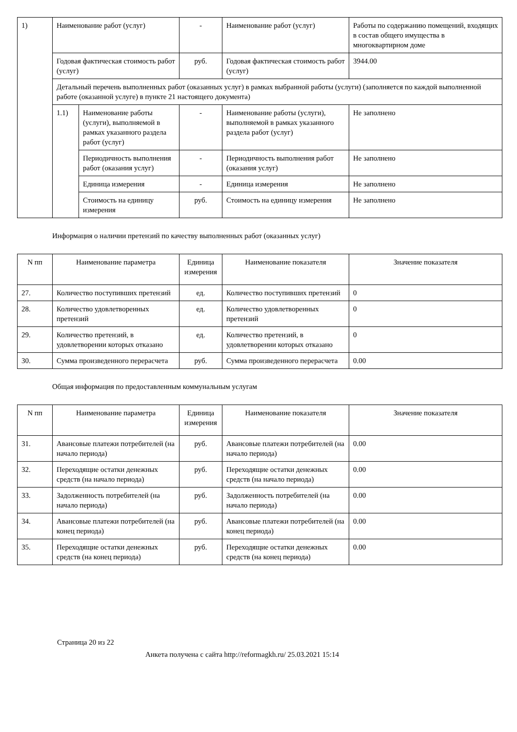| 1) | Наименование работ (услуг) | | - | Наименование работ (услуг) | Работы по содержанию помещений, входящих в состав общего имущества в многоквартирном доме |
| | Годовая фактическая стоимость работ (услуг) | | руб. | Годовая фактическая стоимость работ (услуг) | 3944.00 |
| | Детальный перечень выполненных работ (оказанных услуг) в рамках выбранной работы (услуги) (заполняется по каждой выполненной работе (оказанной услуге) в пункте 21 настоящего документа) | | | | |
| | 1.1) | Наименование работы (услуги), выполняемой в рамках указанного раздела работ (услуг) | - | Наименование работы (услуги), выполняемой в рамках указанного раздела работ (услуг) | Не заполнено |
| | | Периодичность выполнения работ (оказания услуг) | - | Периодичность выполнения работ (оказания услуг) | Не заполнено |
| | | Единица измерения | - | Единица измерения | Не заполнено |
| | | Стоимость на единицу измерения | руб. | Стоимость на единицу измерения | Не заполнено |
Информация о наличии претензий по качеству выполненных работ (оказанных услуг)
| N пп | Наименование параметра | Единица измерения | Наименование показателя | Значение показателя |
| --- | --- | --- | --- | --- |
| 27. | Количество поступивших претензий | ед. | Количество поступивших претензий | 0 |
| 28. | Количество удовлетворенных претензий | ед. | Количество удовлетворенных претензий | 0 |
| 29. | Количество претензий, в удовлетворении которых отказано | ед. | Количество претензий, в удовлетворении которых отказано | 0 |
| 30. | Сумма произведенного перерасчета | руб. | Сумма произведенного перерасчета | 0.00 |
Общая информация по предоставленным коммунальным услугам
| N пп | Наименование параметра | Единица измерения | Наименование показателя | Значение показателя |
| --- | --- | --- | --- | --- |
| 31. | Авансовые платежи потребителей (на начало периода) | руб. | Авансовые платежи потребителей (на начало периода) | 0.00 |
| 32. | Переходящие остатки денежных средств (на начало периода) | руб. | Переходящие остатки денежных средств (на начало периода) | 0.00 |
| 33. | Задолженность потребителей (на начало периода) | руб. | Задолженность потребителей (на начало периода) | 0.00 |
| 34. | Авансовые платежи потребителей (на конец периода) | руб. | Авансовые платежи потребителей (на конец периода) | 0.00 |
| 35. | Переходящие остатки денежных средств (на конец периода) | руб. | Переходящие остатки денежных средств (на конец периода) | 0.00 |
Страница 20 из 22
Анкета получена с сайта http://reformagkh.ru/ 25.03.2021 15:14